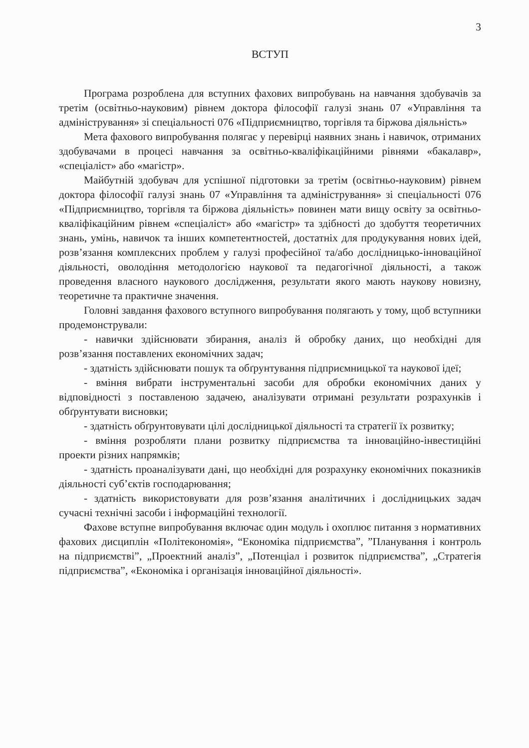3
ВСТУП
Програма розроблена для вступних фахових випробувань на навчання здобувачів за третім (освітньо-науковим) рівнем доктора філософії галузі знань 07 «Управління та адміністрування» зі спеціальності 076 «Підприємництво, торгівля та біржова діяльність»
Мета фахового випробування полягає у перевірці наявних знань і навичок, отриманих здобувачами в процесі навчання за освітньо-кваліфікаційними рівнями «бакалавр», «спеціаліст» або «магістр».
Майбутній здобувач для успішної підготовки за третім (освітньо-науковим) рівнем доктора філософії галузі знань 07 «Управління та адміністрування» зі спеціальності 076 «Підприємництво, торгівля та біржова діяльність» повинен мати вищу освіту за освітньо-кваліфікаційним рівнем «спеціаліст» або «магістр» та здібності до здобуття теоретичних знань, умінь, навичок та інших компетентностей, достатніх для продукування нових ідей, розв’язання комплексних проблем у галузі професійної та/або дослідницько-інноваційної діяльності, оволодіння методологією наукової та педагогічної діяльності, а також проведення власного наукового дослідження, результати якого мають наукову новизну, теоретичне та практичне значення.
Головні завдання фахового вступного випробування полягають у тому, щоб вступники продемонстрували:
- навички здійснювати збирання, аналіз й обробку даних, що необхідні для розв’язання поставлених економічних задач;
- здатність здійснювати пошук та обґрунтування підприємницької та наукової ідеї;
- вміння вибрати інструментальні засоби для обробки економічних даних у відповідності з поставленою задачею, аналізувати отримані результати розрахунків і обґрунтувати висновки;
- здатність обґрунтовувати цілі дослідницької діяльності та стратегії їх розвитку;
- вміння розробляти плани розвитку підприємства та інноваційно-інвестиційні проекти різних напрямків;
- здатність проаналізувати дані, що необхідні для розрахунку економічних показників діяльності суб’єктів господарювання;
- здатність використовувати для розв’язання аналітичних і дослідницьких задач сучасні технічні засоби і інформаційні технології.
Фахове вступне випробування включає один модуль і охоплює питання з нормативних фахових дисциплін «Політекономія», “Економіка підприємства”, ”Планування і контроль на підприємстві”, „Проектний аналіз”, „Потенціал і розвиток підприємства”, „Стратегія підприємства”, «Економіка і організація інноваційної діяльності».